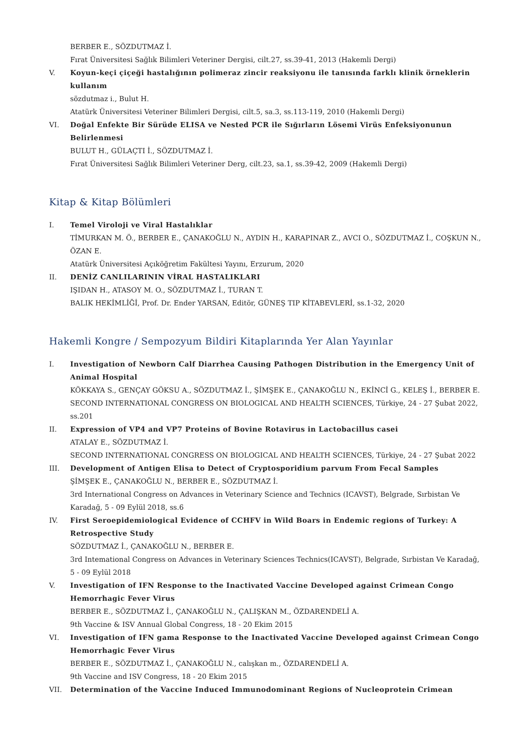BERBER E., SÖZDUTMAZ İ.
Fırat Üniversitesi Sağlık Bilimleri Veteriner Dergisi, cilt.27, ss.39-41, 2013 (Hakemli Dergi)
V. Koyun-keçi çiçeği hastalığının polimeraz zincir reaksiyonu ile tanısında farklı klinik örneklerin kullanım
sözdutmaz i., Bulut H.
Atatürk Üniversitesi Veteriner Bilimleri Dergisi, cilt.5, sa.3, ss.113-119, 2010 (Hakemli Dergi)
VI. Doğal Enfekte Bir Sürüde ELISA ve Nested PCR ile Sığırların Lösemi Virüs Enfeksiyonunun Belirlenmesi
BULUT H., GÜLAÇTI İ., SÖZDUTMAZ İ.
Fırat Üniversitesi Sağlık Bilimleri Veteriner Derg, cilt.23, sa.1, ss.39-42, 2009 (Hakemli Dergi)
Kitap & Kitap Bölümleri
I. Temel Viroloji ve Viral Hastalıklar
TİMURKAN M. Ö., BERBER E., ÇANAKOĞLU N., AYDIN H., KARAPINAR Z., AVCI O., SÖZDUTMAZ İ., COŞKUN N., ÖZAN E.
Atatürk Üniversitesi Açıköğretim Fakültesi Yayını, Erzurum, 2020
II. DENİZ CANLILARININ VİRAL HASTALIKLARI
IŞIDAN H., ATASOY M. O., SÖZDUTMAZ İ., TURAN T.
BALIK HEKİMLİĞİ, Prof. Dr. Ender YARSAN, Editör, GÜNEŞ TIP KİTABEVLERİ, ss.1-32, 2020
Hakemli Kongre / Sempozyum Bildiri Kitaplarında Yer Alan Yayınlar
I. Investigation of Newborn Calf Diarrhea Causing Pathogen Distribution in the Emergency Unit of Animal Hospital
KÖKKAYA S., GENÇAY GÖKSU A., SÖZDUTMAZ İ., ŞİMŞEK E., ÇANAKOĞLU N., EKİNCİ G., KELEŞ İ., BERBER E.
SECOND INTERNATIONAL CONGRESS ON BIOLOGICAL AND HEALTH SCIENCES, Türkiye, 24 - 27 Şubat 2022, ss.201
II. Expression of VP4 and VP7 Proteins of Bovine Rotavirus in Lactobacillus casei
ATALAY E., SÖZDUTMAZ İ.
SECOND INTERNATIONAL CONGRESS ON BIOLOGICAL AND HEALTH SCIENCES, Türkiye, 24 - 27 Şubat 2022
III. Development of Antigen Elisa to Detect of Cryptosporidium parvum From Fecal Samples
ŞİMŞEK E., ÇANAKOĞLU N., BERBER E., SÖZDUTMAZ İ.
3rd International Congress on Advances in Veterinary Science and Technics (ICAVST), Belgrade, Sırbistan Ve Karadağ, 5 - 09 Eylül 2018, ss.6
IV. First Seroepidemiological Evidence of CCHFV in Wild Boars in Endemic regions of Turkey: A Retrospective Study
SÖZDUTMAZ İ., ÇANAKOĞLU N., BERBER E.
3rd Intemational Congress on Advances in Veterinary Sciences Technics(ICAVST), Belgrade, Sırbistan Ve Karadağ, 5 - 09 Eylül 2018
V. Investigation of IFN Response to the Inactivated Vaccine Developed against Crimean Congo Hemorrhagic Fever Virus
BERBER E., SÖZDUTMAZ İ., ÇANAKOĞLU N., ÇALIŞKAN M., ÖZDARENDELİ A.
9th Vaccine & ISV Annual Global Congress, 18 - 20 Ekim 2015
VI. Investigation of IFN gama Response to the Inactivated Vaccine Developed against Crimean Congo Hemorrhagic Fever Virus
BERBER E., SÖZDUTMAZ İ., ÇANAKOĞLU N., calışkan m., ÖZDARENDELİ A.
9th Vaccine and ISV Congress, 18 - 20 Ekim 2015
VII. Determination of the Vaccine Induced Immunodominant Regions of Nucleoprotein Crimean